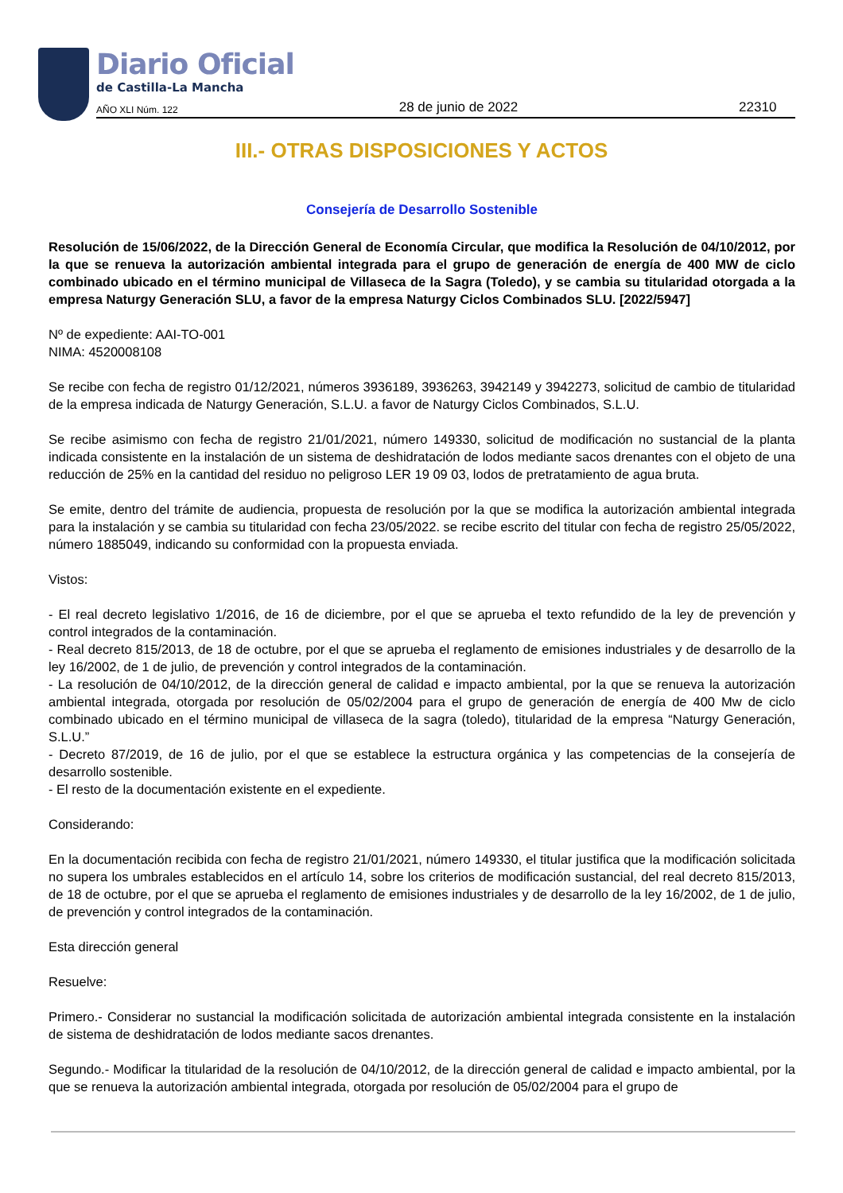Diario Oficial
de Castilla-La Mancha
AÑO XLI Núm. 122 28 de junio de 2022 22310
III.- OTRAS DISPOSICIONES Y ACTOS
Consejería de Desarrollo Sostenible
Resolución de 15/06/2022, de la Dirección General de Economía Circular, que modifica la Resolución de 04/10/2012, por la que se renueva la autorización ambiental integrada para el grupo de generación de energía de 400 MW de ciclo combinado ubicado en el término municipal de Villaseca de la Sagra (Toledo), y se cambia su titularidad otorgada a la empresa Naturgy Generación SLU, a favor de la empresa Naturgy Ciclos Combinados SLU. [2022/5947]
Nº de expediente: AAI-TO-001
NIMA: 4520008108
Se recibe con fecha de registro 01/12/2021, números 3936189, 3936263, 3942149 y 3942273, solicitud de cambio de titularidad de la empresa indicada de Naturgy Generación, S.L.U. a favor de Naturgy Ciclos Combinados, S.L.U.
Se recibe asimismo con fecha de registro 21/01/2021, número 149330, solicitud de modificación no sustancial de la planta indicada consistente en la instalación de un sistema de deshidratación de lodos mediante sacos drenantes con el objeto de una reducción de 25% en la cantidad del residuo no peligroso LER 19 09 03, lodos de pretratamiento de agua bruta.
Se emite, dentro del trámite de audiencia, propuesta de resolución por la que se modifica la autorización ambiental integrada para la instalación y se cambia su titularidad con fecha 23/05/2022. se recibe escrito del titular con fecha de registro 25/05/2022, número 1885049, indicando su conformidad con la propuesta enviada.
Vistos:
- El real decreto legislativo 1/2016, de 16 de diciembre, por el que se aprueba el texto refundido de la ley de prevención y control integrados de la contaminación.
- Real decreto 815/2013, de 18 de octubre, por el que se aprueba el reglamento de emisiones industriales y de desarrollo de la ley 16/2002, de 1 de julio, de prevención y control integrados de la contaminación.
- La resolución de 04/10/2012, de la dirección general de calidad e impacto ambiental, por la que se renueva la autorización ambiental integrada, otorgada por resolución de 05/02/2004 para el grupo de generación de energía de 400 Mw de ciclo combinado ubicado en el término municipal de villaseca de la sagra (toledo), titularidad de la empresa “Naturgy Generación, S.L.U.”
- Decreto 87/2019, de 16 de julio, por el que se establece la estructura orgánica y las competencias de la consejería de desarrollo sostenible.
- El resto de la documentación existente en el expediente.
Considerando:
En la documentación recibida con fecha de registro 21/01/2021, número 149330, el titular justifica que la modificación solicitada no supera los umbrales establecidos en el artículo 14, sobre los criterios de modificación sustancial, del real decreto 815/2013, de 18 de octubre, por el que se aprueba el reglamento de emisiones industriales y de desarrollo de la ley 16/2002, de 1 de julio, de prevención y control integrados de la contaminación.
Esta dirección general
Resuelve:
Primero.- Considerar no sustancial la modificación solicitada de autorización ambiental integrada consistente en la instalación de sistema de deshidratación de lodos mediante sacos drenantes.
Segundo.- Modificar la titularidad de la resolución de 04/10/2012, de la dirección general de calidad e impacto ambiental, por la que se renueva la autorización ambiental integrada, otorgada por resolución de 05/02/2004 para el grupo de